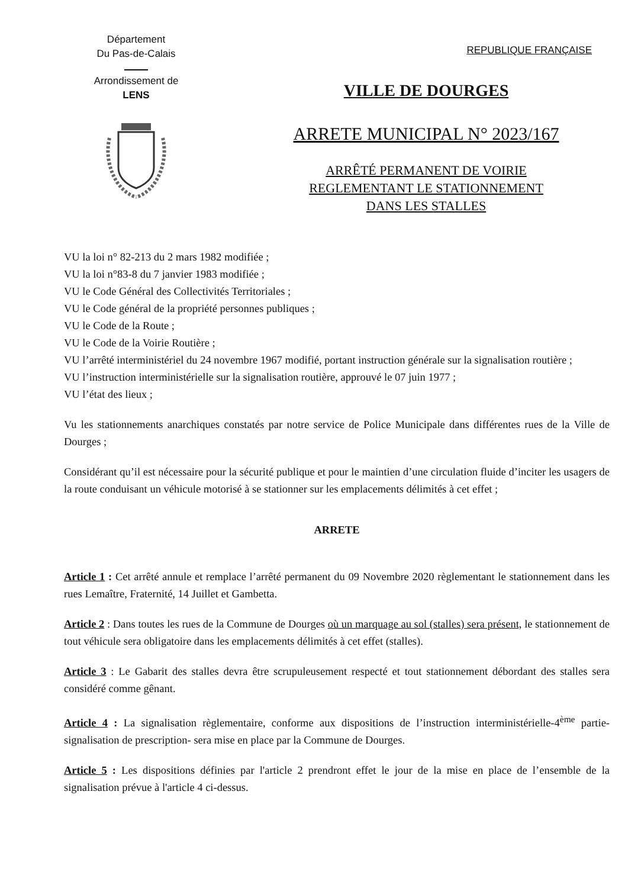Département
Du Pas-de-Calais
Arrondissement de
LENS
REPUBLIQUE FRANÇAISE
VILLE DE DOURGES
ARRETE MUNICIPAL N° 2023/167
ARRÊTÉ PERMANENT DE VOIRIE
REGLEMENTANT LE STATIONNEMENT
DANS LES STALLES
VU la loi n° 82-213 du 2 mars 1982 modifiée ;
VU la loi n°83-8 du 7 janvier 1983 modifiée ;
VU le Code Général des Collectivités Territoriales ;
VU le Code général de la propriété personnes publiques ;
VU le Code de la Route ;
VU le Code de la Voirie Routière ;
VU l’arrêté interministériel du 24 novembre 1967 modifié, portant instruction générale sur la signalisation routière ;
VU l’instruction interministérielle sur la signalisation routière, approuvé le 07 juin 1977 ;
VU l’état des lieux ;
Vu les stationnements anarchiques constatés par notre service de Police Municipale dans différentes rues de la Ville de Dourges ;
Considérant qu’il est nécessaire pour la sécurité publique et pour le maintien d’une circulation fluide d’inciter les usagers de la route conduisant un véhicule motorisé à se stationner sur les emplacements délimités à cet effet ;
ARRETE
Article 1 : Cet arrêté annule et remplace l’arrêté permanent du 09 Novembre 2020 règlementant le stationnement dans les rues Lemaître, Fraternité, 14 Juillet et Gambetta.
Article 2 : Dans toutes les rues de la Commune de Dourges où un marquage au sol (stalles) sera présent, le stationnement de tout véhicule sera obligatoire dans les emplacements délimités à cet effet (stalles).
Article 3 : Le Gabarit des stalles devra être scrupuleusement respecté et tout stationnement débordant des stalles sera considéré comme gênant.
Article 4 : La signalisation règlementaire, conforme aux dispositions de l’instruction interministérielle-4<sup>ème</sup> partie-signalisation de prescription- sera mise en place par la Commune de Dourges.
Article 5 : Les dispositions définies par l'article 2 prendront effet le jour de la mise en place de l’ensemble de la signalisation prévue à l'article 4 ci-dessus.